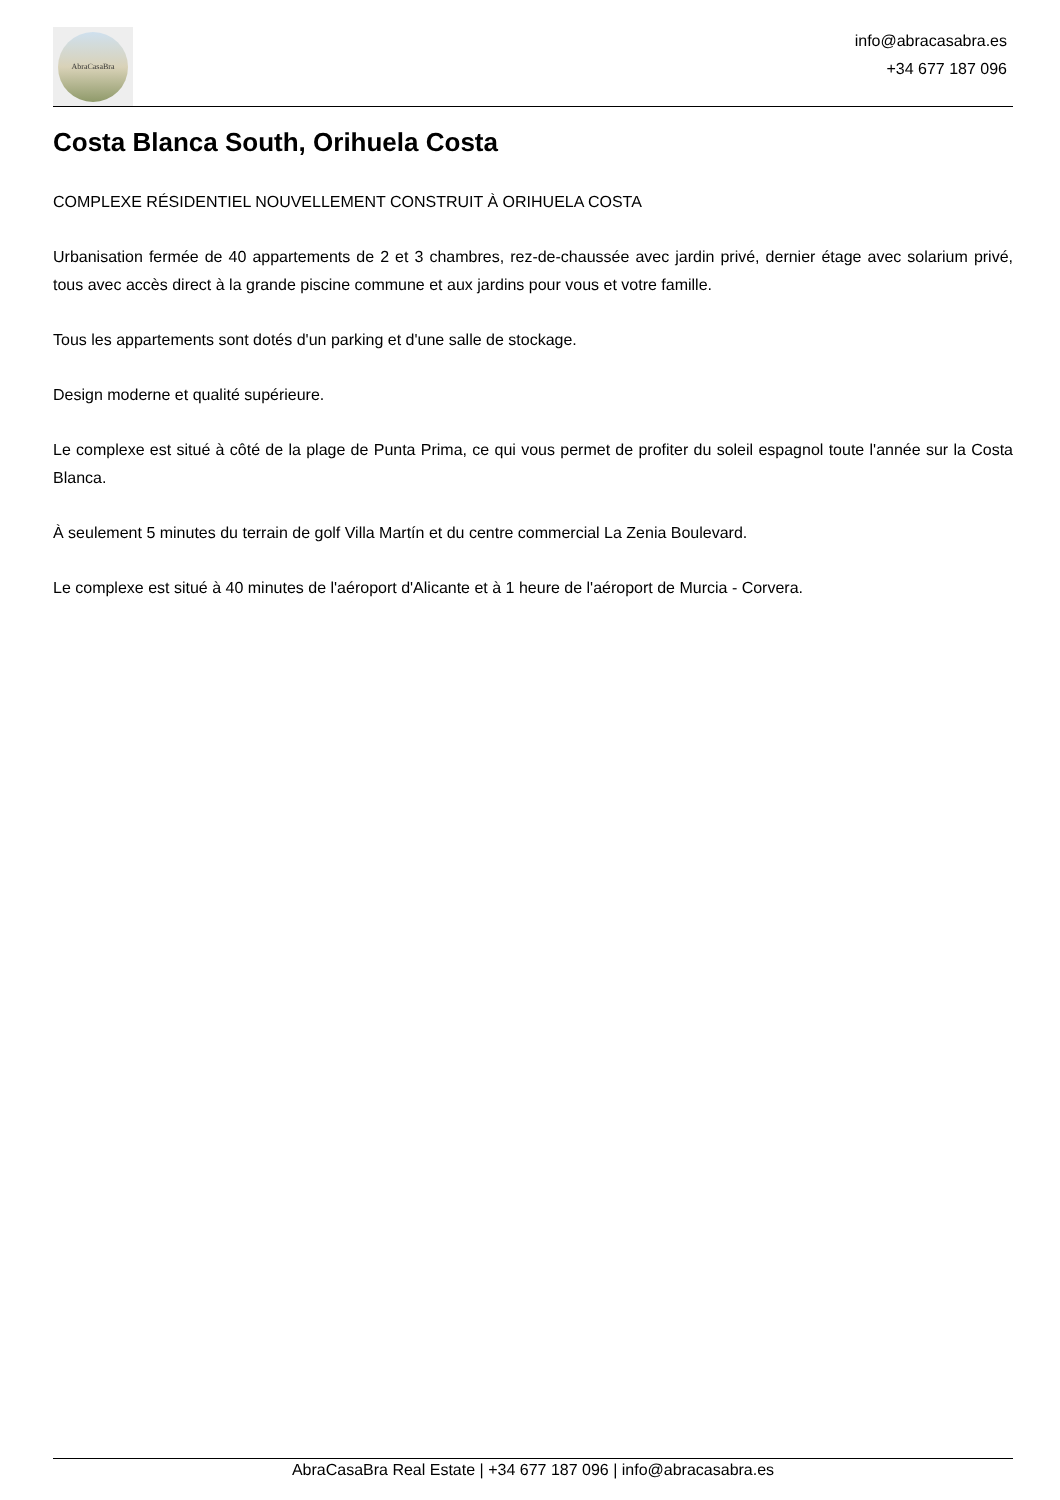AbraCasaBra
info@abracasabra.es
+34 677 187 096
Costa Blanca South, Orihuela Costa
COMPLEXE RÉSIDENTIEL NOUVELLEMENT CONSTRUIT À ORIHUELA COSTA
Urbanisation fermée de 40 appartements de 2 et 3 chambres, rez-de-chaussée avec jardin privé, dernier étage avec solarium privé, tous avec accès direct à la grande piscine commune et aux jardins pour vous et votre famille.
Tous les appartements sont dotés d'un parking et d'une salle de stockage.
Design moderne et qualité supérieure.
Le complexe est situé à côté de la plage de Punta Prima, ce qui vous permet de profiter du soleil espagnol toute l'année sur la Costa Blanca.
À seulement 5 minutes du terrain de golf Villa Martín et du centre commercial La Zenia Boulevard.
Le complexe est situé à 40 minutes de l'aéroport d'Alicante et à 1 heure de l'aéroport de Murcia - Corvera.
AbraCasaBra Real Estate | +34 677 187 096 | info@abracasabra.es